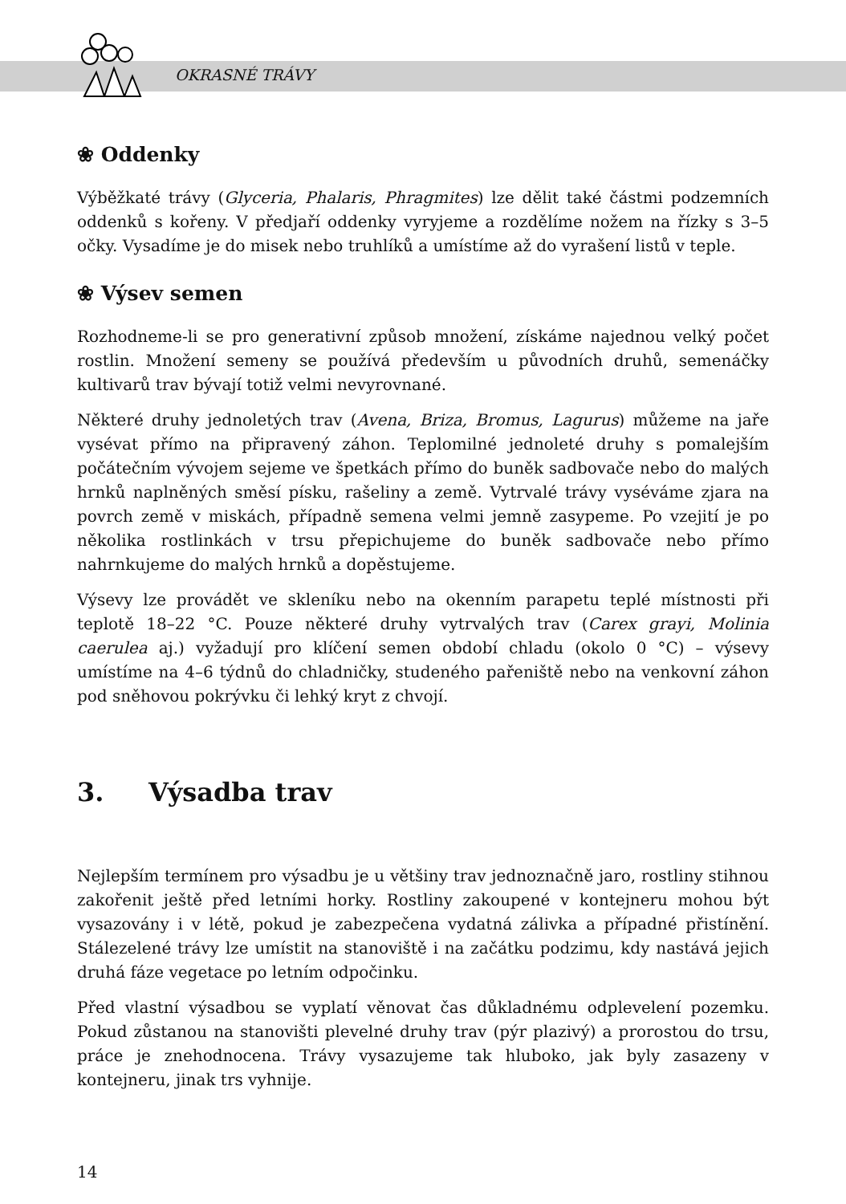OKRASNÉ TRÁVY
❀ Oddenky
Výběžkaté trávy (Glyceria, Phalaris, Phragmites) lze dělit také částmi podzemních oddenků s kořeny. V předjaří oddenky vyryjeme a rozdělíme nožem na řízky s 3–5 očky. Vysadíme je do misek nebo truhlíků a umístíme až do vyrašení listů v teple.
❀ Výsev semen
Rozhodneme-li se pro generativní způsob množení, získáme najednou velký počet rostlin. Množení semeny se používá především u původních druhů, semenáčky kultivarů trav bývají totiž velmi nevyrovnané.
Některé druhy jednoletých trav (Avena, Briza, Bromus, Lagurus) můžeme na jaře vysévat přímo na připravený záhon. Teplomilné jednoleté druhy s pomalejším počátečním vývojem sejeme ve špetkách přímo do buněk sadbovače nebo do malých hrnků naplněných směsí písku, rašeliny a země. Vytrvalé trávy vyséváme zjara na povrch země v miskách, případně semena velmi jemně zasypeme. Po vzejití je po několika rostlinkách v trsu přepichujeme do buněk sadbovače nebo přímo nahrnkujeme do malých hrnků a dopěstujeme.
Výsevy lze provádět ve skleníku nebo na okenním parapetu teplé místnosti při teplotě 18–22 °C. Pouze některé druhy vytrvalých trav (Carex grayi, Molinia caerulea aj.) vyžadují pro klíčení semen období chladu (okolo 0 °C) – výsevy umístíme na 4–6 týdnů do chladničky, studeného pařeniště nebo na venkovní záhon pod sněhovou pokrývku či lehký kryt z chvojí.
3. Výsadba trav
Nejlepším termínem pro výsadbu je u většiny trav jednoznačně jaro, rostliny stihnou zakořenit ještě před letními horky. Rostliny zakoupené v kontejneru mohou být vysazovány i v létě, pokud je zabezpečena vydatná zálivka a případné přistínění. Stálezelené trávy lze umístit na stanoviště i na začátku podzimu, kdy nastává jejich druhá fáze vegetace po letním odpočinku.
Před vlastní výsadbou se vyplatí věnovat čas důkladnému odplevelení pozemku. Pokud zůstanou na stanovišti plevelné druhy trav (pýr plazivý) a prorostou do trsu, práce je znehodnocena. Trávy vysazujeme tak hluboko, jak byly zasazeny v kontejneru, jinak trs vyhnije.
14